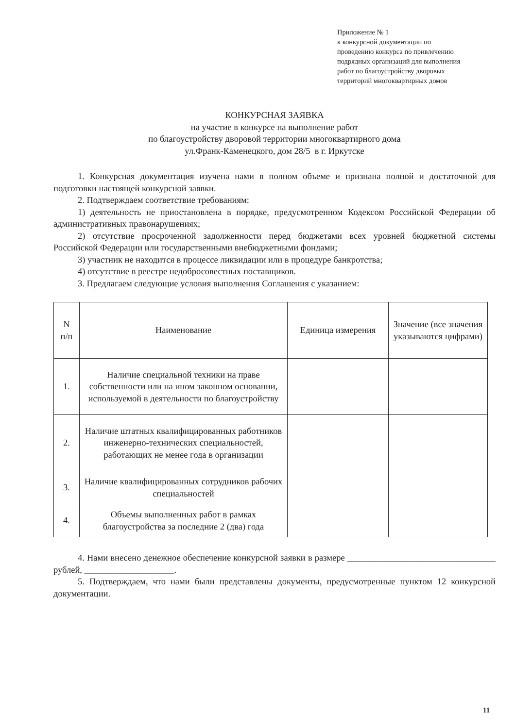Приложение № 1
к конкурсной документации по
проведению конкурса по привлечению
подрядных организаций для выполнения
работ по благоустройству дворовых
территорий многоквартирных домов
КОНКУРСНАЯ ЗАЯВКА
на участие в конкурсе на выполнение работ
по благоустройству дворовой территории многоквартирного дома
ул.Франк-Каменецкого, дом 28/5 в г. Иркутске
1. Конкурсная документация изучена нами в полном объеме и признана полной и достаточной для подготовки настоящей конкурсной заявки.
2. Подтверждаем соответствие требованиям:
1) деятельность не приостановлена в порядке, предусмотренном Кодексом Российской Федерации об административных правонарушениях;
2) отсутствие просроченной задолженности перед бюджетами всех уровней бюджетной системы Российской Федерации или государственными внебюджетными фондами;
3) участник не находится в процессе ликвидации или в процедуре банкротства;
4) отсутствие в реестре недобросовестных поставщиков.
3. Предлагаем следующие условия выполнения Соглашения с указанием:
| N п/п | Наименование | Единица измерения | Значение (все значения указываются цифрами) |
| 1. | Наличие специальной техники на праве собственности или на ином законном основании, используемой в деятельности по благоустройству | | |
| 2. | Наличие штатных квалифицированных работников инженерно-технических специальностей, работающих не менее года в организации | | |
| 3. | Наличие квалифицированных сотрудников рабочих специальностей | | |
| 4. | Объемы выполненных работ в рамках благоустройства за последние 2 (два) года | | |
4. Нами внесено денежное обеспечение конкурсной заявки в размере _________________________________ рублей, ____________________.
5. Подтверждаем, что нами были представлены документы, предусмотренные пунктом 12 конкурсной документации.
11